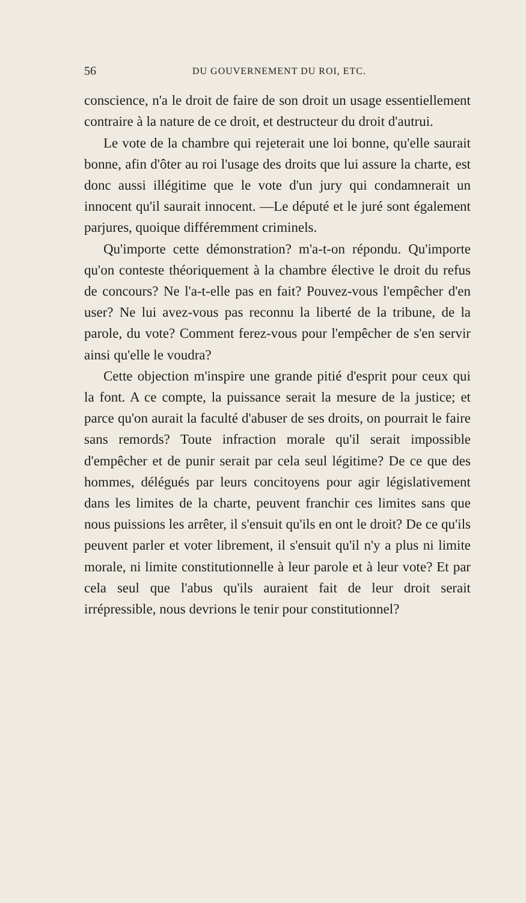56 DU GOUVERNEMENT DU ROI, ETC.
conscience, n'a le droit de faire de son droit un usage essentiellement contraire à la nature de ce droit, et destructeur du droit d'autrui.
Le vote de la chambre qui rejeterait une loi bonne, qu'elle saurait bonne, afin d'ôter au roi l'usage des droits que lui assure la charte, est donc aussi illégitime que le vote d'un jury qui condamnerait un innocent qu'il saurait innocent. —Le député et le juré sont également parjures, quoique différemment criminels.
Qu'importe cette démonstration? m'a-t-on répondu. Qu'importe qu'on conteste théoriquement à la chambre élective le droit du refus de concours? Ne l'a-t-elle pas en fait? Pouvez-vous l'empêcher d'en user? Ne lui avez-vous pas reconnu la liberté de la tribune, de la parole, du vote? Comment ferez-vous pour l'empêcher de s'en servir ainsi qu'elle le voudra?
Cette objection m'inspire une grande pitié d'esprit pour ceux qui la font. A ce compte, la puissance serait la mesure de la justice; et parce qu'on aurait la faculté d'abuser de ses droits, on pourrait le faire sans remords? Toute infraction morale qu'il serait impossible d'empêcher et de punir serait par cela seul légitime? De ce que des hommes, délégués par leurs concitoyens pour agir législativement dans les limites de la charte, peuvent franchir ces limites sans que nous puissions les arrêter, il s'ensuit qu'ils en ont le droit? De ce qu'ils peuvent parler et voter librement, il s'ensuit qu'il n'y a plus ni limite morale, ni limite constitutionnelle à leur parole et à leur vote? Et par cela seul que l'abus qu'ils auraient fait de leur droit serait irrépressible, nous devrions le tenir pour constitutionnel?